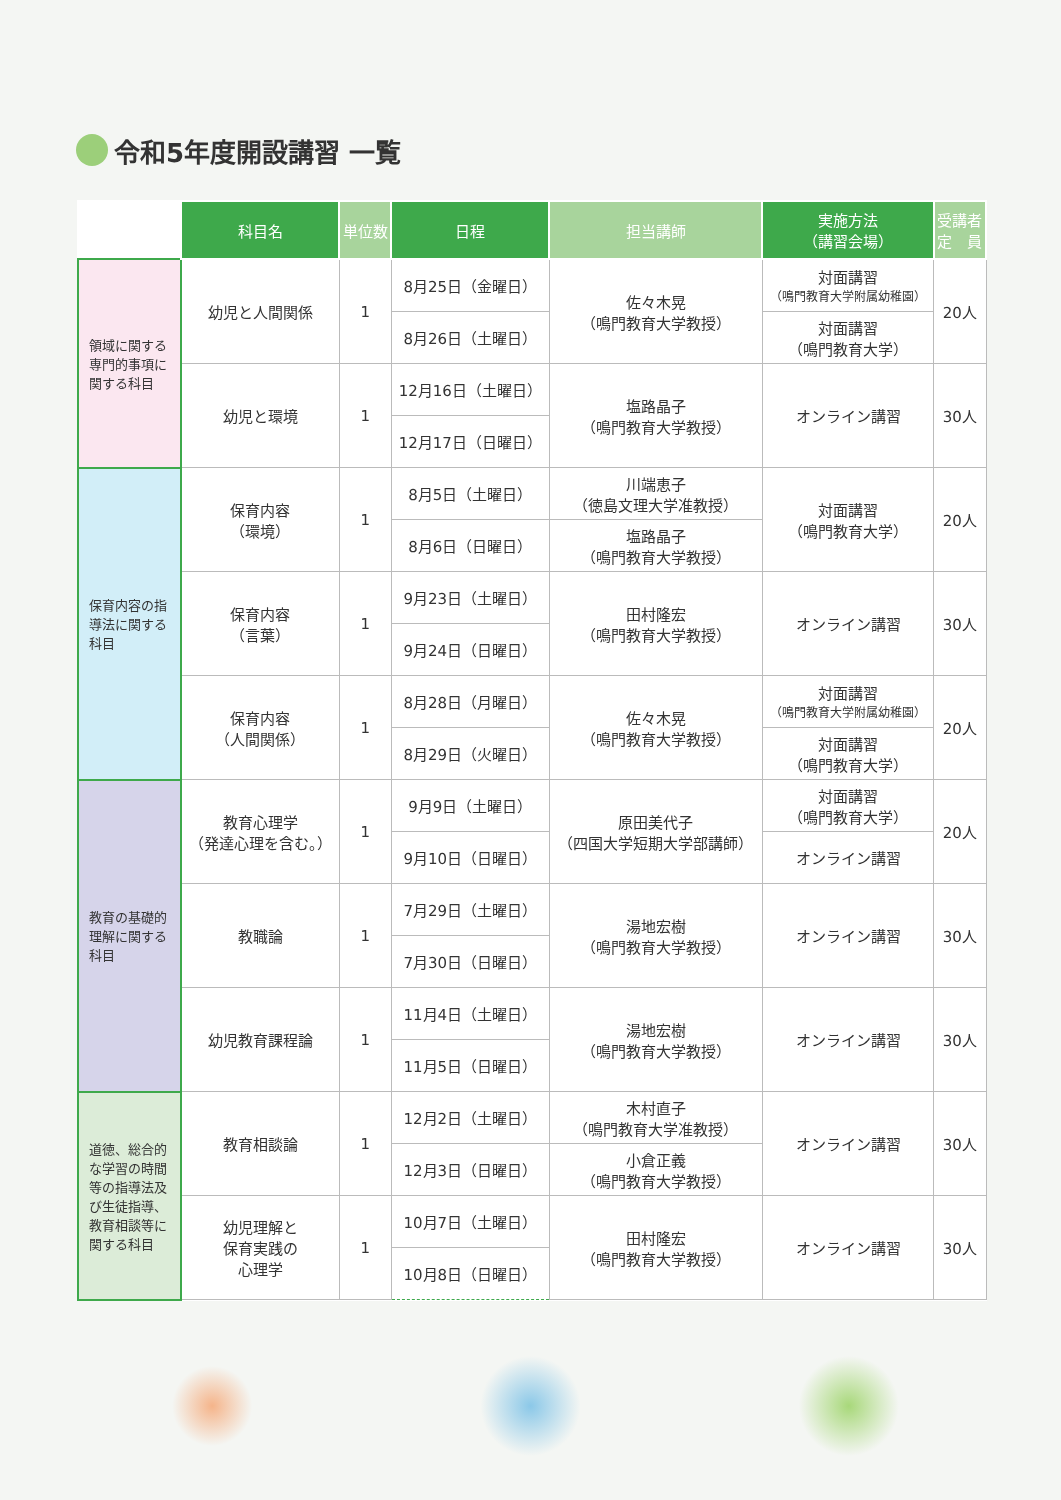令和5年度開設講習 一覧
| | 科目名 | 単位数 | 日程 | 担当講師 | 実施方法 （講習会場） | 受講者 定 員 |
| --- | --- | --- | --- | --- | --- | --- |
| 領域に関する専門的事項に関する科目 | 幼児と人間関係 | 1 | 8月25日（金曜日） | 佐々木晃 （鳴門教育大学教授） | 対面講習 （鳴門教育大学附属幼稚園） | 20人 |
| | | | 8月26日（土曜日） | | 対面講習 （鳴門教育大学） | |
| | 幼児と環境 | 1 | 12月16日（土曜日） | 塩路晶子 （鳴門教育大学教授） | オンライン講習 | 30人 |
| | | | 12月17日（日曜日） | | | |
| 保育内容の指導法に関する科目 | 保育内容 （環境） | 1 | 8月5日（土曜日） | 川端恵子 （徳島文理大学准教授） | 対面講習 （鳴門教育大学） | 20人 |
| | | | 8月6日（日曜日） | 塩路晶子 （鳴門教育大学教授） | | |
| | 保育内容 （言葉） | 1 | 9月23日（土曜日） | 田村隆宏 （鳴門教育大学教授） | オンライン講習 | 30人 |
| | | | 9月24日（日曜日） | | | |
| | 保育内容 （人間関係） | 1 | 8月28日（月曜日） | 佐々木晃 （鳴門教育大学教授） | 対面講習 （鳴門教育大学附属幼稚園） | 20人 |
| | | | 8月29日（火曜日） | | 対面講習 （鳴門教育大学） | |
| 教育の基礎的理解に関する科目 | 教育心理学 （発達心理を含む。） | 1 | 9月9日（土曜日） | 原田美代子 （四国大学短期大学部講師） | 対面講習 （鳴門教育大学） | 20人 |
| | | | 9月10日（日曜日） | | オンライン講習 | |
| | 教職論 | 1 | 7月29日（土曜日） | 湯地宏樹 （鳴門教育大学教授） | オンライン講習 | 30人 |
| | | | 7月30日（日曜日） | | | |
| | 幼児教育課程論 | 1 | 11月4日（土曜日） | 湯地宏樹 （鳴門教育大学教授） | オンライン講習 | 30人 |
| | | | 11月5日（日曜日） | | | |
| 道徳、総合的な学習の時間等の指導法及び生徒指導、教育相談等に関する科目 | 教育相談論 | 1 | 12月2日（土曜日） | 木村直子 （鳴門教育大学准教授） | オンライン講習 | 30人 |
| | | | 12月3日（日曜日） | 小倉正義 （鳴門教育大学教授） | | |
| | 幼児理解と 保育実践の 心理学 | 1 | 10月7日（土曜日） | 田村隆宏 （鳴門教育大学教授） | オンライン講習 | 30人 |
| | | | 10月8日（日曜日） | | | |